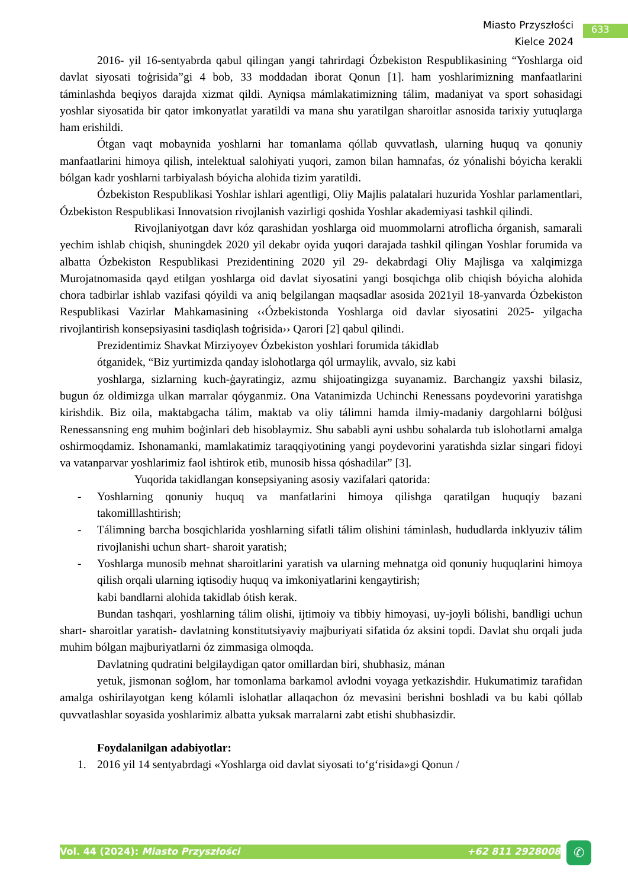Miasto Przyszłości
Kielce 2024
633
2016- yil 16-sentyabrda qabul qilingan yangi tahrirdagi Ózbekiston Respublikasining “Yoshlarga oid davlat siyosati toģrisida”gi 4 bob, 33 moddadan iborat Qonun [1]. ham yoshlarimizning manfaatlarini táminlashda beqiyos darajda xizmat qildi. Ayniqsa mámlakatimizning tálim, madaniyat va sport sohasidagi yoshlar siyosatida bir qator imkonyatlat yaratildi va mana shu yaratilgan sharoitlar asnosida tarixiy yutuqlarga ham erishildi.
Ótgan vaqt mobaynida yoshlarni har tomanlama qóllab quvvatlash, ularning huquq va qonuniy manfaatlarini himoya qilish, intelektual salohiyati yuqori, zamon bilan hamnafas, óz yónalishi bóyicha kerakli bólgan kadr yoshlarni tarbiyalash bóyicha alohida tizim yaratildi.
Ózbekiston Respublikasi Yoshlar ishlari agentligi, Oliy Majlis palatalari huzurida Yoshlar parlamentlari, Ózbekiston Respublikasi Innovatsion rivojlanish vazirligi qoshida Yoshlar akademiyasi tashkil qilindi.
Rivojlaniyotgan davr kóz qarashidan yoshlarga oid muommolarni atroflicha órganish, samarali yechim ishlab chiqish, shuningdek 2020 yil dekabr oyida yuqori darajada tashkil qilingan Yoshlar forumida va albatta Ózbekiston Respublikasi Prezidentining 2020 yil 29- dekabrdagi Oliy Majlisga va xalqimizga Murojatnomasida qayd etilgan yoshlarga oid davlat siyosatini yangi bosqichga olib chiqish bóyicha alohida chora tadbirlar ishlab vazifasi qóyildi va aniq belgilangan maqsadlar asosida 2021yil 18-yanvarda Ózbekiston Respublikasi Vazirlar Mahkamasining ‹‹Ózbekistonda Yoshlarga oid davlar siyosatini 2025- yilgacha rivojlantirish konsepsiyasini tasdiqlash toģrisida›› Qarori [2] qabul qilindi.
Prezidentimiz Shavkat Mirziyoyev Ózbekiston yoshlari forumida tákidlab
ótganidek, “Biz yurtimizda qanday islohotlarga qól urmaylik, avvalo, siz kabi
yoshlarga, sizlarning kuch-ģayratingiz, azmu shijoatingizga suyanamiz. Barchangiz yaxshi bilasiz, bugun óz oldimizga ulkan marralar qóyganmiz. Ona Vatanimizda Uchinchi Renessans poydevorini yaratishga kirishdik. Biz oila, maktabgacha tálim, maktab va oliy tálimni hamda ilmiy-madaniy dargohlarni bólģusi Renessansning eng muhim boģinlari deb hisoblaymiz. Shu sababli ayni ushbu sohalarda tub islohotlarni amalga oshirmoqdamiz. Ishonamanki, mamlakatimiz taraqqiyotining yangi poydevorini yaratishda sizlar singari fidoyi va vatanparvar yoshlarimiz faol ishtirok etib, munosib hissa qóshadilar” [3].
Yuqorida takidlangan konsepsiyaning asosiy vazifalari qatorida:
- Yoshlarning qonuniy huquq va manfatlarini himoya qilishga qaratilgan huquqiy bazani takomilllashtirish;
- Tálimning barcha bosqichlarida yoshlarning sifatli tálim olishini táminlash, hududlarda inklyuziv tálim rivojlanishi uchun shart- sharoit yaratish;
- Yoshlarga munosib mehnat sharoitlarini yaratish va ularning mehnatga oid qonuniy huquqlarini himoya qilish orqali ularning iqtisodiy huquq va imkoniyatlarini kengaytirish;
kabi bandlarni alohida takidlab ótish kerak.
Bundan tashqari, yoshlarning tálim olishi, ijtimoiy va tibbiy himoyasi, uy-joyli bólishi, bandligi uchun shart- sharoitlar yaratish- davlatning konstitutsiyaviy majburiyati sifatida óz aksini topdi. Davlat shu orqali juda muhim bólgan majburiyatlarni óz zimmasiga olmoqda.
Davlatning qudratini belgilaydigan qator omillardan biri, shubhasiz, mánan
yetuk, jismonan soģlom, har tomonlama barkamol avlodni voyaga yetkazishdir. Hukumatimiz tarafidan amalga oshirilayotgan keng kólamli islohatlar allaqachon óz mevasini berishni boshladi va bu kabi qóllab quvvatlashlar soyasida yoshlarimiz albatta yuksak marralarni zabt etishi shubhasizdir.
Foydalanilgan adabiyotlar:
1. 2016 yil 14 sentyabrdagi «Yoshlarga oid davlat siyosati to‘g‘risida»gi Qonun /
Vol. 44 (2024): Miasto Przyszłości +62 811 2928008 ✆